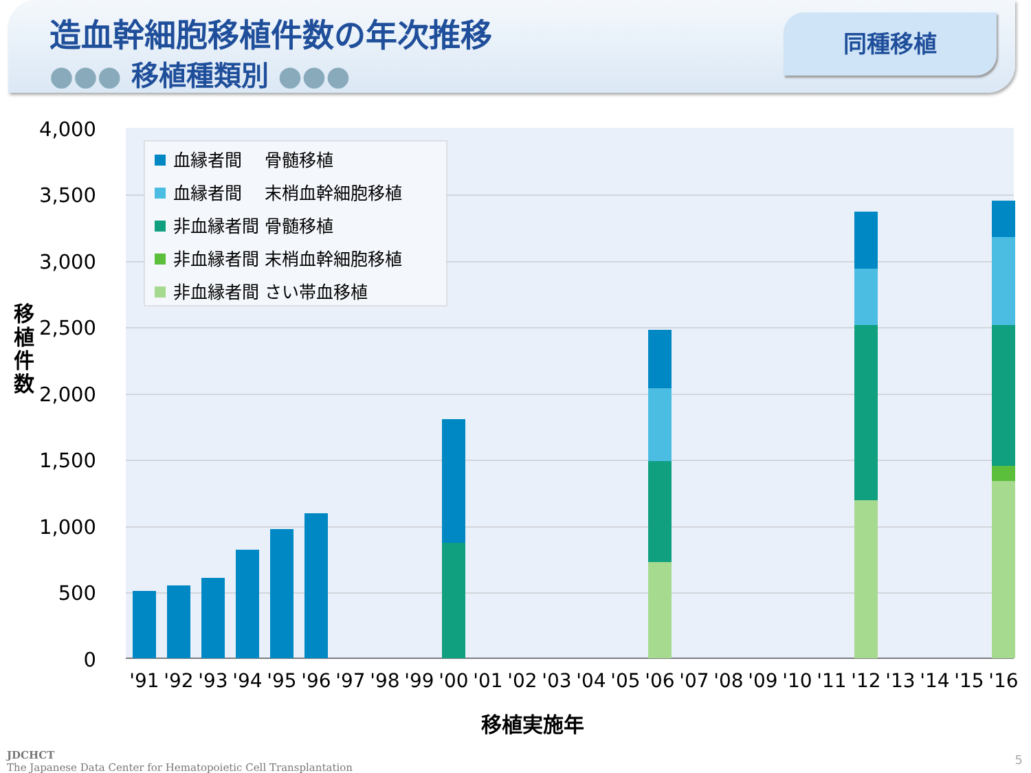造血幹細胞移植件数の年次推移
●●● 移植種類別 ●●●
同種移植
移植件数
4,000
3,500
3,000
2,500
2,000
1,500
1,000
500
0
'91
'92
'93
'94
'95
'96
'97
'98
'99
'00
'01
'02
'03
'04
'05
'06
'07
'08
'09
'10
'11
'12
'13
'14
'15
'16
血縁者間　 骨髄移植
血縁者間　 末梢血幹細胞移植
非血縁者間 骨髄移植
非血縁者間 末梢血幹細胞移植
非血縁者間 さい帯血移植
移植実施年
JDCHCT
The Japanese Data Center for Hematopoietic Cell Transplantation
5